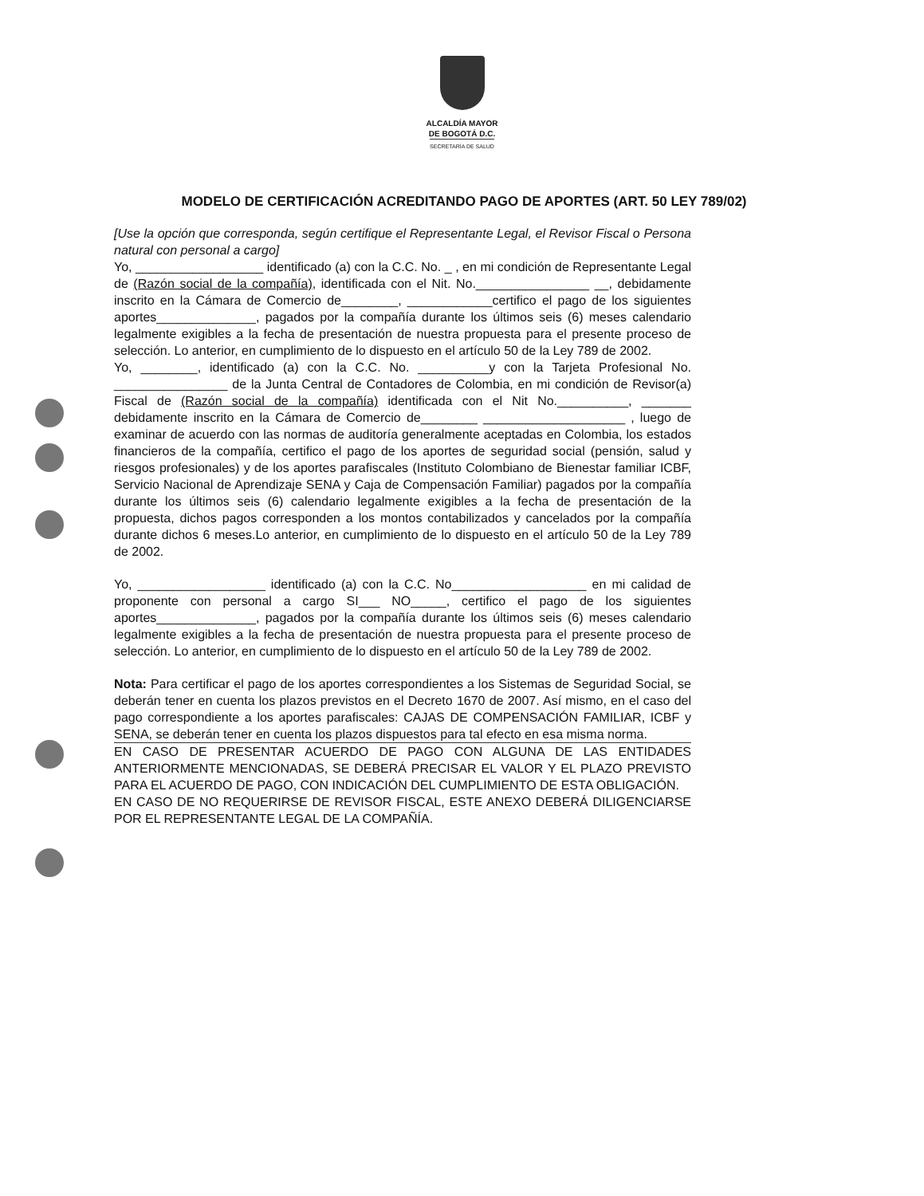ALCALDÍA MAYOR
DE BOGOTÁ D.C.
SECRETARÍA DE SALUD
MODELO DE CERTIFICACIÓN ACREDITANDO PAGO DE APORTES (ART. 50 LEY 789/02)
[Use la opción que corresponda, según certifique el Representante Legal, el Revisor Fiscal o Persona natural con personal a cargo]
Yo, __________________ identificado (a) con la C.C. No. _ , en mi condición de Representante Legal de (Razón social de la compañía), identificada con el Nit. No.________________ __, debidamente inscrito en la Cámara de Comercio de________, ____________certifico el pago de los siguientes aportes______________, pagados por la compañía durante los últimos seis (6) meses calendario legalmente exigibles a la fecha de presentación de nuestra propuesta para el presente proceso de selección. Lo anterior, en cumplimiento de lo dispuesto en el artículo 50 de la Ley 789 de 2002.
Yo, ________, identificado (a) con la C.C. No. __________y con la Tarjeta Profesional No. ________________ de la Junta Central de Contadores de Colombia, en mi condición de Revisor(a) Fiscal de (Razón social de la compañía) identificada con el Nit No.__________, _______ debidamente inscrito en la Cámara de Comercio de________ ____________________ , luego de examinar de acuerdo con las normas de auditoría generalmente aceptadas en Colombia, los estados financieros de la compañía, certifico el pago de los aportes de seguridad social (pensión, salud y riesgos profesionales) y de los aportes parafiscales (Instituto Colombiano de Bienestar familiar ICBF, Servicio Nacional de Aprendizaje SENA y Caja de Compensación Familiar) pagados por la compañía durante los últimos seis (6) calendario legalmente exigibles a la fecha de presentación de la propuesta, dichos pagos corresponden a los montos contabilizados y cancelados por la compañía durante dichos 6 meses.Lo anterior, en cumplimiento de lo dispuesto en el artículo 50 de la Ley 789 de 2002.
Yo, __________________ identificado (a) con la C.C. No___________________ en mi calidad de proponente con personal a cargo SI___ NO_____, certifico el pago de los siguientes aportes______________, pagados por la compañía durante los últimos seis (6) meses calendario legalmente exigibles a la fecha de presentación de nuestra propuesta para el presente proceso de selección. Lo anterior, en cumplimiento de lo dispuesto en el artículo 50 de la Ley 789 de 2002.
Nota: Para certificar el pago de los aportes correspondientes a los Sistemas de Seguridad Social, se deberán tener en cuenta los plazos previstos en el Decreto 1670 de 2007. Así mismo, en el caso del pago correspondiente a los aportes parafiscales: CAJAS DE COMPENSACIÓN FAMILIAR, ICBF y SENA, se deberán tener en cuenta los plazos dispuestos para tal efecto en esa misma norma.
EN CASO DE PRESENTAR ACUERDO DE PAGO CON ALGUNA DE LAS ENTIDADES ANTERIORMENTE MENCIONADAS, SE DEBERÁ PRECISAR EL VALOR Y EL PLAZO PREVISTO PARA EL ACUERDO DE PAGO, CON INDICACIÓN DEL CUMPLIMIENTO DE ESTA OBLIGACIÓN.
EN CASO DE NO REQUERIRSE DE REVISOR FISCAL, ESTE ANEXO DEBERÁ DILIGENCIARSE POR EL REPRESENTANTE LEGAL DE LA COMPAÑÍA.